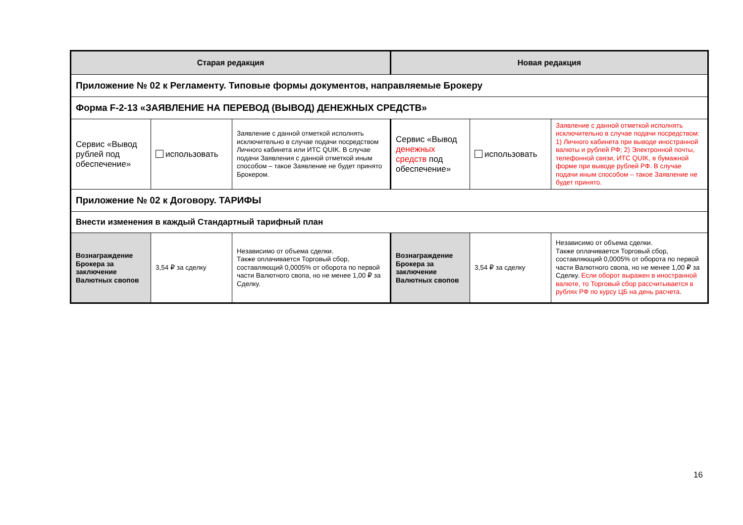| Старая редакция | | | Новая редакция | | |
| --- | --- | --- | --- | --- | --- |
| Приложение № 02 к Регламенту. Типовые формы документов, направляемые Брокеру | | | | | |
| Форма F-2-13 «ЗАЯВЛЕНИЕ НА ПЕРЕВОД (ВЫВОД) ДЕНЕЖНЫХ СРЕДСТВ» | | | | | |
| Сервис «Вывод рублей под обеспечение» | использовать | Заявление с данной отметкой исполнять исключительно в случае подачи посредством Личного кабинета или ИТС QUIK. В случае подачи Заявления с данной отметкой иным способом – такое Заявление не будет принято Брокером. | Сервис «Вывод денежных средств под обеспечение» | использовать | Заявление с данной отметкой исполнять исключительно в случае подачи посредством: 1) Личного кабинета при выводе иностранной валюты и рублей РФ; 2) Электронной почты, телефонной связи, ИТС QUIK, в бумажной форме при выводе рублей РФ. В случае подачи иным способом – такое Заявление не будет принято. |
| Приложение № 02 к Договору. ТАРИФЫ | | | | | |
| Внести изменения в каждый Стандартный тарифный план | | | | | |
| Вознаграждение Брокера за заключение Валютных свопов | 3,54 ₽ за сделку | Независимо от объема сделки. Также оплачивается Торговый сбор, составляющий 0,0005% от оборота по первой части Валютного свопа, но не менее 1,00 ₽ за Сделку. | Вознаграждение Брокера за заключение Валютных свопов | 3,54 ₽ за сделку | Независимо от объема сделки. Также оплачивается Торговый сбор, составляющий 0,0005% от оборота по первой части Валютного свопа, но не менее 1,00 ₽ за Сделку. Если оборот выражен в иностранной валюте, то Торговый сбор рассчитывается в рублях РФ по курсу ЦБ на день расчета . |
16